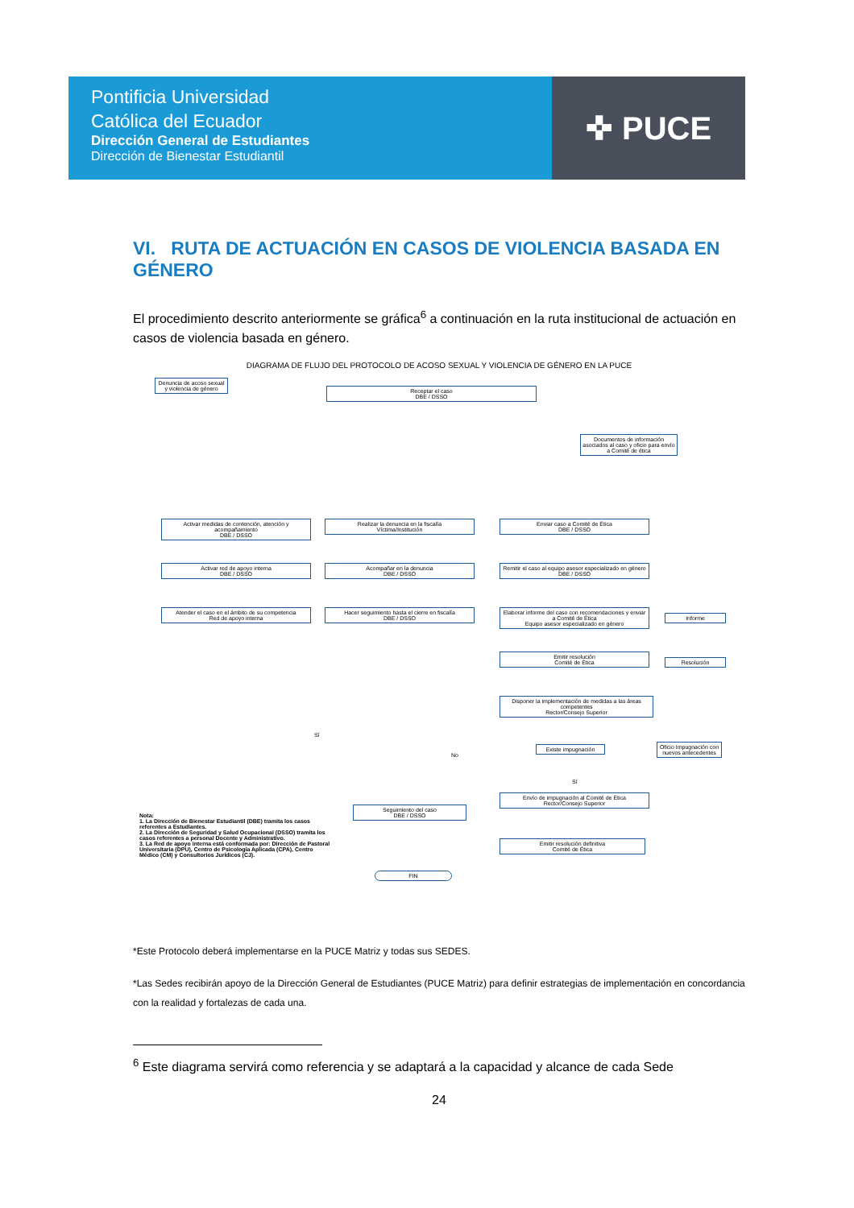Pontificia Universidad
Católica del Ecuador
Dirección General de Estudiantes
Dirección de Bienestar Estudiantil
✜ PUCE
VI. RUTA DE ACTUACIÓN EN CASOS DE VIOLENCIA BASADA EN GÉNERO
El procedimiento descrito anteriormente se gráfica<sup>6</sup> a continuación en la ruta institucional de actuación en casos de violencia basada en género.
DIAGRAMA DE FLUJO DEL PROTOCOLO DE ACOSO SEXUAL Y VIOLENCIA DE GÉNERO EN LA PUCE
Denuncia de acoso sexual y violencia de género
Receptar el caso
DBE / DSSO
Documentos de información asociados al caso y oficio para envío a Comité de ética
Activar medidas de contención, atención y acompañamiento
DBE / DSSO
Realizar la denuncia en la fiscalía
Víctima/Institución
Enviar caso a Comité de Ética
DBE / DSSO
Activar red de apoyo interna
DBE / DSSO
Acompañar en la denuncia
DBE / DSSO
Remitir el caso al equipo asesor especializado en género
DBE / DSSO
Atender el caso en el ámbito de su competencia
Red de apoyo interna
Hacer seguimiento hasta el cierre en fiscalía
DBE / DSSO
Elaborar informe del caso con recomendaciones y enviar a Comité de Ética
Equipo asesor especializado en género
Informe
Emitir resolución
Comité de Ética
Resolución
Disponer la implementación de medidas a las áreas competentes
Rector/Consejo Superior
Existe impugnación
Oficio Impugnación con nuevos antecedentes
No
Sí
Sí
Envío de impugnación al Comité de Ética
Rector/Consejo Superior
Seguimiento del caso
DBE / DSSO
Emitir resolución definitiva
Comité de Ética
FIN
Nota:
1. La Dirección de Bienestar Estudiantil (DBE) tramita los casos referentes a Estudiantes.
2. La Dirección de Seguridad y Salud Ocupacional (DSSO) tramita los casos referentes a personal Docente y Administrativo.
3. La Red de apoyo interna está conformada por: Dirección de Pastoral Universitaria (DPU), Centro de Psicología Aplicada (CPA), Centro Médico (CM) y Consultorios Jurídicos (CJ).
*Este Protocolo deberá implementarse en la PUCE Matriz y todas sus SEDES.
*Las Sedes recibirán apoyo de la Dirección General de Estudiantes (PUCE Matriz) para definir estrategias de implementación en concordancia con la realidad y fortalezas de cada una.
<sup>6</sup> Este diagrama servirá como referencia y se adaptará a la capacidad y alcance de cada Sede
24